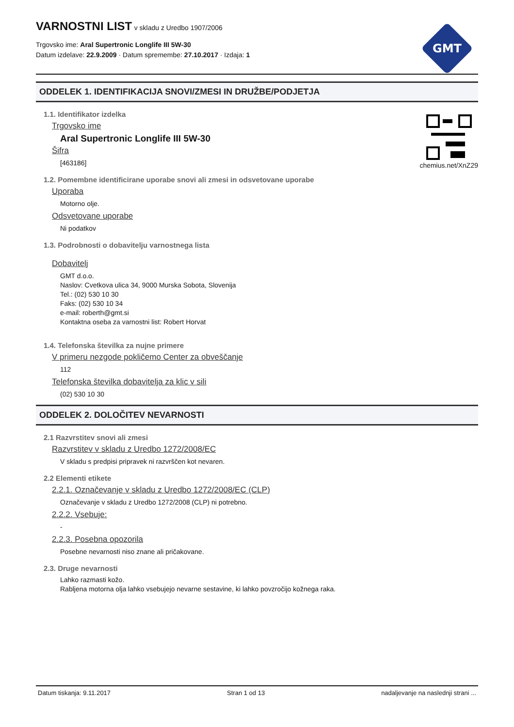VARNOSTNI LIST
v skladu z Uredbo 1907/2006
Trgovsko ime: Aral Supertronic Longlife III 5W-30
Datum izdelave: 22.9.2009 · Datum spremembe: 27.10.2017 · Izdaja: 1
GMT
chemius.net/XnZ29
ODDELEK 1. IDENTIFIKACIJA SNOVI/ZMESI IN DRUŽBE/PODJETJA
1.1. Identifikator izdelka
Trgovsko ime
Aral Supertronic Longlife III 5W-30
Šifra
[463186]
1.2. Pomembne identificirane uporabe snovi ali zmesi in odsvetovane uporabe
Uporaba
Motorno olje.
Odsvetovane uporabe
Ni podatkov
1.3. Podrobnosti o dobavitelju varnostnega lista
Dobavitelj
GMT d.o.o.
Naslov: Cvetkova ulica 34, 9000 Murska Sobota, Slovenija
Tel.: (02) 530 10 30
Faks: (02) 530 10 34
e-mail: roberth@gmt.si
Kontaktna oseba za varnostni list: Robert Horvat
1.4. Telefonska številka za nujne primere
V primeru nezgode pokličemo Center za obveščanje
112
Telefonska številka dobavitelja za klic v sili
(02) 530 10 30
ODDELEK 2. DOLOČITEV NEVARNOSTI
2.1 Razvrstitev snovi ali zmesi
Razvrstitev v skladu z Uredbo 1272/2008/EC
V skladu s predpisi pripravek ni razvrščen kot nevaren.
2.2 Elementi etikete
2.2.1. Označevanje v skladu z Uredbo 1272/2008/EC (CLP)
Označevanje v skladu z Uredbo 1272/2008 (CLP) ni potrebno.
2.2.2. Vsebuje:
-
2.2.3. Posebna opozorila
Posebne nevarnosti niso znane ali pričakovane.
2.3. Druge nevarnosti
Lahko razmasti kožo.
Rabljena motorna olja lahko vsebujejo nevarne sestavine, ki lahko povzročijo kožnega raka.
Datum tiskanja: 9.11.2017 Stran 1 od 13 nadaljevanje na naslednji strani ...